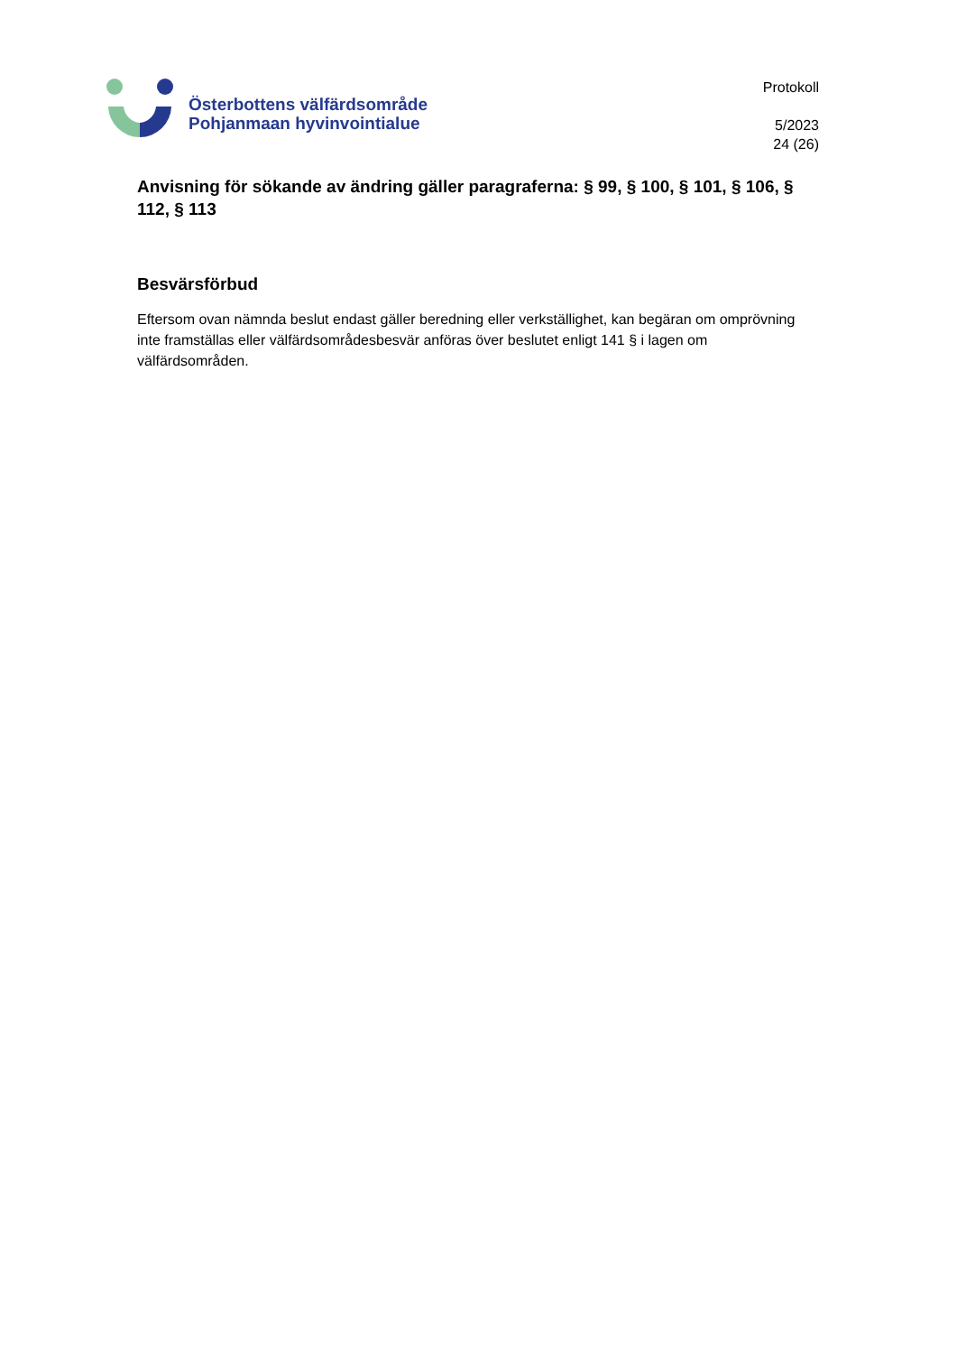Österbottens välfärdsområde
Pohjanmaan hyvinvointialue
Protokoll
5/2023
24 (26)
Anvisning för sökande av ändring gäller paragraferna: § 99, § 100, § 101, § 106, § 112, § 113
Besvärsförbud
Eftersom ovan nämnda beslut endast gäller beredning eller verkställighet, kan begäran om omprövning inte framställas eller välfärdsområdesbesvär anföras över beslutet enligt 141 § i lagen om välfärdsområden.